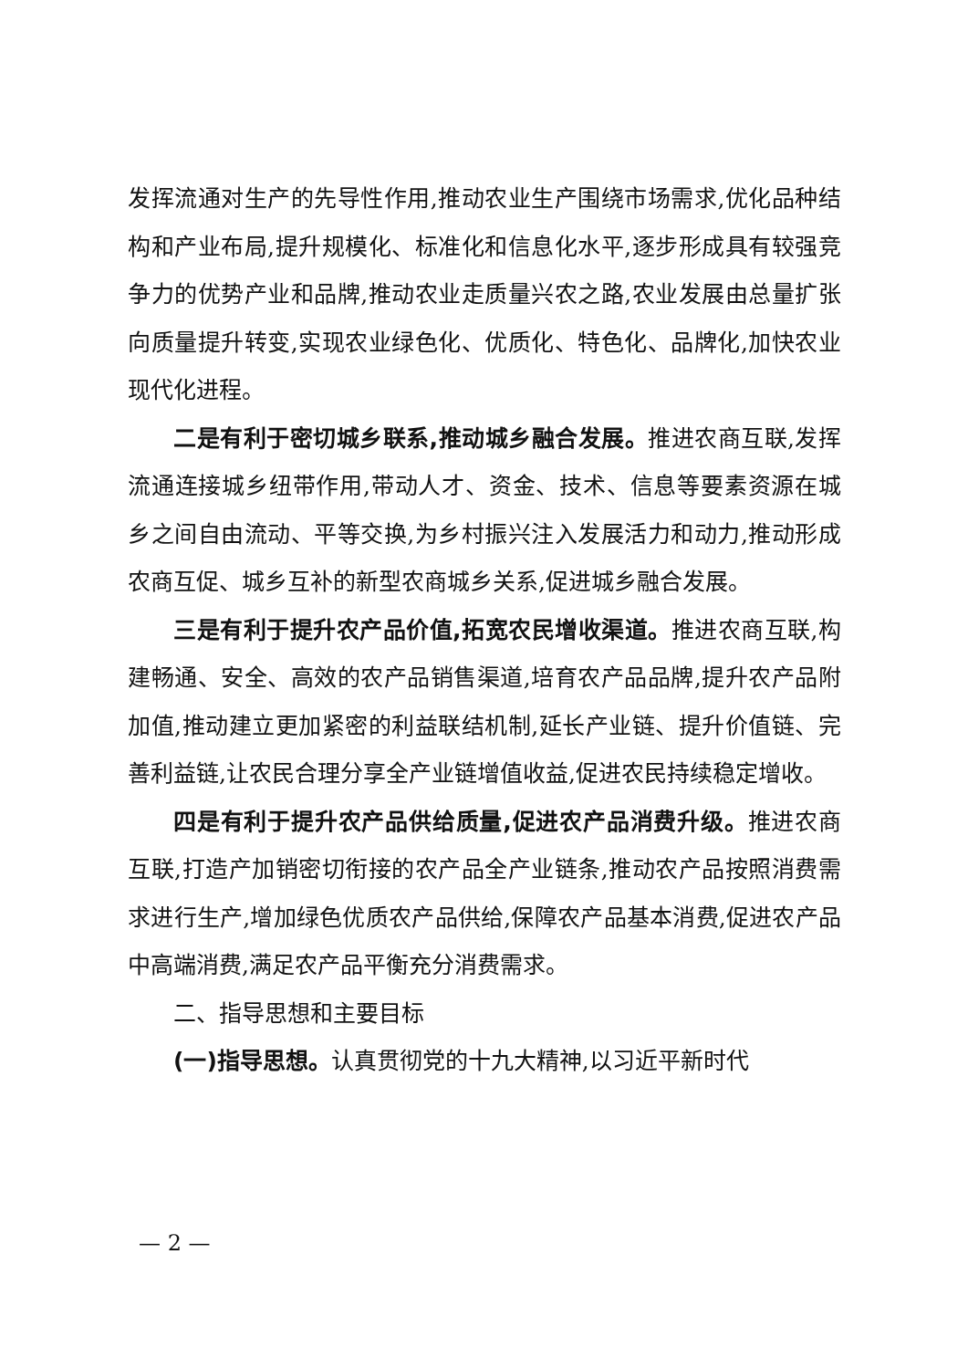发挥流通对生产的先导性作用,推动农业生产围绕市场需求,优化品种结构和产业布局,提升规模化、标准化和信息化水平,逐步形成具有较强竞争力的优势产业和品牌,推动农业走质量兴农之路,农业发展由总量扩张向质量提升转变,实现农业绿色化、优质化、特色化、品牌化,加快农业现代化进程。
二是有利于密切城乡联系,推动城乡融合发展。推进农商互联,发挥流通连接城乡纽带作用,带动人才、资金、技术、信息等要素资源在城乡之间自由流动、平等交换,为乡村振兴注入发展活力和动力,推动形成农商互促、城乡互补的新型农商城乡关系,促进城乡融合发展。
三是有利于提升农产品价值,拓宽农民增收渠道。推进农商互联,构建畅通、安全、高效的农产品销售渠道,培育农产品品牌,提升农产品附加值,推动建立更加紧密的利益联结机制,延长产业链、提升价值链、完善利益链,让农民合理分享全产业链增值收益,促进农民持续稳定增收。
四是有利于提升农产品供给质量,促进农产品消费升级。推进农商互联,打造产加销密切衔接的农产品全产业链条,推动农产品按照消费需求进行生产,增加绿色优质农产品供给,保障农产品基本消费,促进农产品中高端消费,满足农产品平衡充分消费需求。
二、指导思想和主要目标
(一)指导思想。认真贯彻党的十九大精神,以习近平新时代
— 2 —